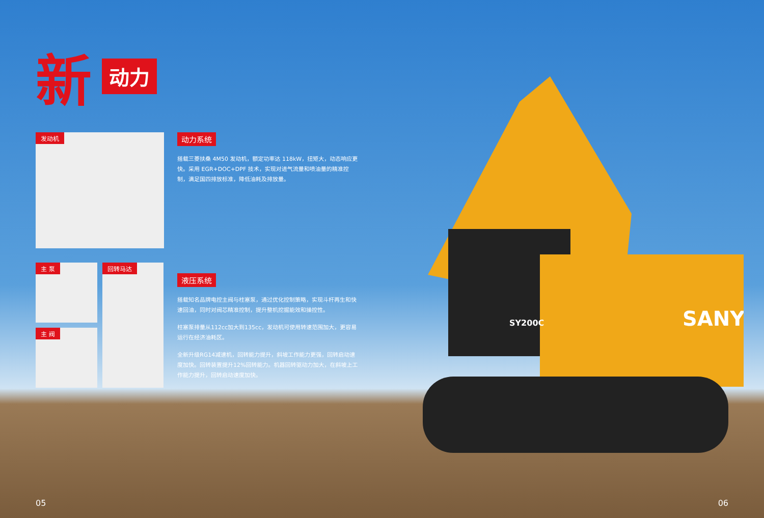新动力
发动机
主 泵
主 阀
回转马达
动力系统
搭载三菱扶桑 4M50 发动机，额定功率达 118kW，扭矩大，动态响应更快。采用 EGR+DOC+DPF 技术，实现对进气流量和喷油量的精准控制，满足国四排放标准，降低油耗及排放量。
液压系统
搭载知名品牌电控主阀与柱塞泵，通过优化控制策略，实现斗杆再生和快速回油，同时对阀芯精准控制，提升整机挖掘能效和操控性。
柱塞泵排量从112cc加大到135cc，发动机可使用转速范围加大，更容易运行在经济油耗区。
全新升级RG14减速机，回转能力提升，斜坡工作能力更强，回转启动速度加快。回转装置提升12%回转能力。机器回转驱动力加大，在斜坡上工作能力提升，回转启动速度加快。
SANY
SY200C
05 06